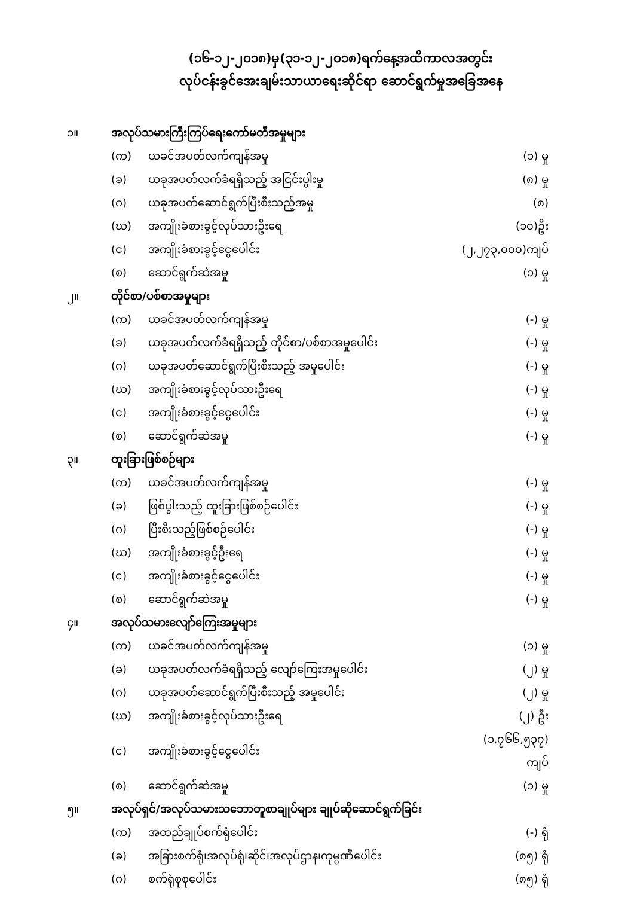(၁၆-၁၂-၂၀၁၈)မှ(၃၁-၁၂-၂၀၁၈)ရက်နေ့အထိကာလအတွင်း
လုပ်ငန်းခွင်အေးချမ်းသာယာရေးဆိုင်ရာ ဆောင်ရွက်မှုအခြေအနေ
| ၁။ | အလုပ်သမားကြီးကြပ်ရေးကော်မတီအမှုများ | | |
| | (က) | ယခင်အပတ်လက်ကျန်အမှု | (၁) မှု |
| | (ခ) | ယခုအပတ်လက်ခံရရှိသည့် အငြင်းပွါးမှု | (၈) မှု |
| | (ဂ) | ယခုအပတ်ဆောင်ရွက်ပြီးစီးသည့်အမှု | (၈) |
| | (ဃ) | အကျိုးခံစားခွင့်လုပ်သားဦးရေ | (၁၀)ဦး |
| | (င) | အကျိုးခံစားခွင့်ငွေပေါင်း | (၂,၂၇၃,၀၀၀)ကျပ် |
| | (စ) | ဆောင်ရွက်ဆဲအမှု | (၁) မှု |
| ၂။ | တိုင်စာ/ပစ်စာအမှုများ | | |
| | (က) | ယခင်အပတ်လက်ကျန်အမှု | (-) မှု |
| | (ခ) | ယခုအပတ်လက်ခံရရှိသည့် တိုင်စာ/ပစ်စာအမှုပေါင်း | (-) မှု |
| | (ဂ) | ယခုအပတ်ဆောင်ရွက်ပြီးစီးသည့် အမှုပေါင်း | (-) မှု |
| | (ဃ) | အကျိုးခံစားခွင့်လုပ်သားဦးရေ | (-) မှု |
| | (င) | အကျိုးခံစားခွင့်ငွေပေါင်း | (-) မှု |
| | (စ) | ဆောင်ရွက်ဆဲအမှု | (-) မှု |
| ၃။ | ထူးခြားဖြစ်စဉ်များ | | |
| | (က) | ယခင်အပတ်လက်ကျန်အမှု | (-) မှု |
| | (ခ) | ဖြစ်ပွါးသည့် ထူးခြားဖြစ်စဉ်ပေါင်း | (-) မှု |
| | (ဂ) | ပြီးစီးသည့်ဖြစ်စဉ်ပေါင်း | (-) မှု |
| | (ဃ) | အကျိုးခံစားခွင့်ဦးရေ | (-) မှု |
| | (င) | အကျိုးခံစားခွင့်ငွေပေါင်း | (-) မှု |
| | (စ) | ဆောင်ရွက်ဆဲအမှု | (-) မှု |
| ၄။ | အလုပ်သမားလျော်ကြေးအမှုများ | | |
| | (က) | ယခင်အပတ်လက်ကျန်အမှု | (၁) မှု |
| | (ခ) | ယခုအပတ်လက်ခံရရှိသည့် လျော်ကြေးအမှုပေါင်း | (၂) မှု |
| | (ဂ) | ယခုအပတ်ဆောင်ရွက်ပြီးစီးသည့် အမှုပေါင်း | (၂) မှု |
| | (ဃ) | အကျိုးခံစားခွင့်လုပ်သားဦးရေ | (၂) ဦး |
| | (င) | အကျိုးခံစားခွင့်ငွေပေါင်း | (၁,၇၆၆,၅၃၇) ကျပ် |
| | (စ) | ဆောင်ရွက်ဆဲအမှု | (၁) မှု |
| ၅။ | အလုပ်ရှင်/အလုပ်သမားသဘောတူစာချုပ်များ ချုပ်ဆိုဆောင်ရွက်ခြင်း | | |
| | (က) | အထည်ချုပ်စက်ရုံပေါင်း | (-) ရုံ |
| | (ခ) | အခြားစက်ရုံ၊အလုပ်ရုံ၊ဆိုင်၊အလုပ်ဌာန၊ကုမ္ပဏီပေါင်း | (၈၅) ရုံ |
| | (ဂ) | စက်ရုံစုစုပေါင်း | (၈၅) ရုံ |